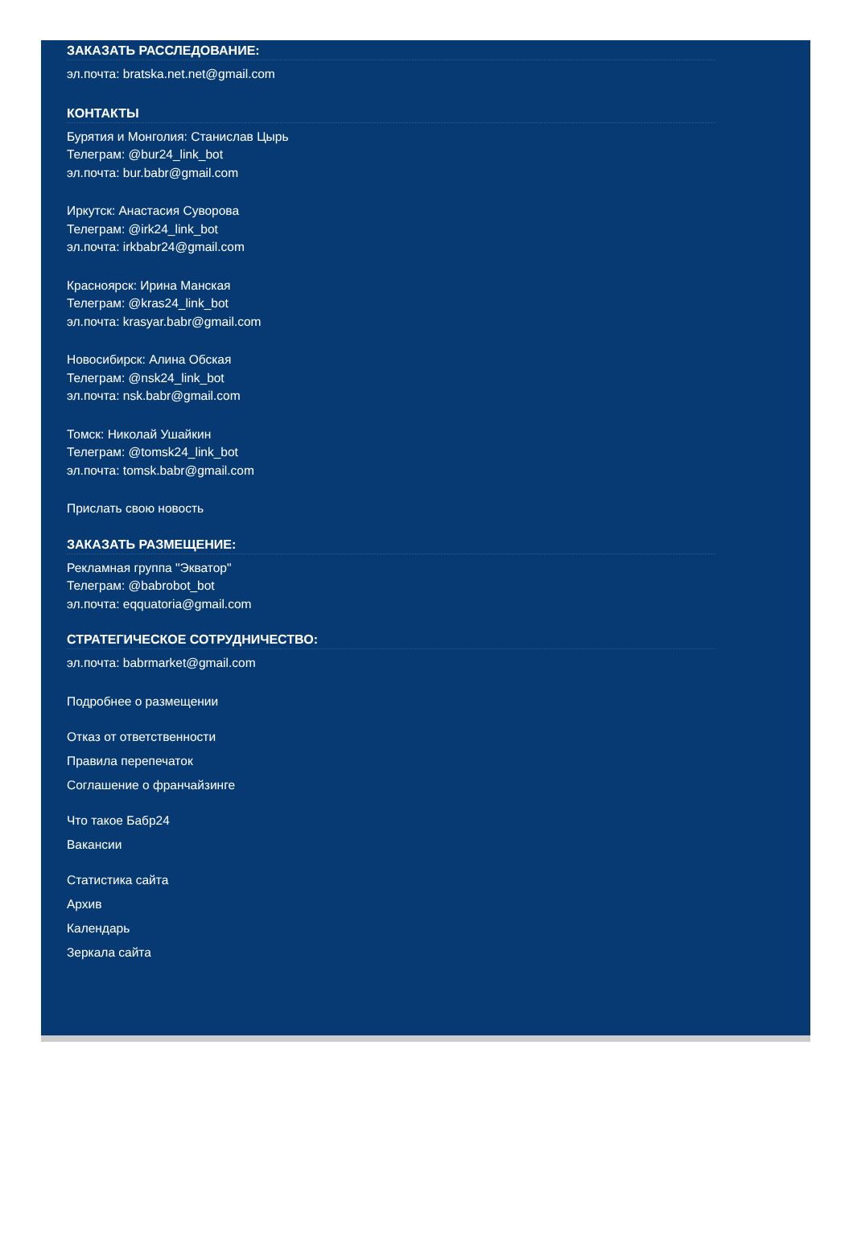ЗАКАЗАТЬ РАССЛЕДОВАНИЕ:
эл.почта: bratska.net.net@gmail.com
КОНТАКТЫ
Бурятия и Монголия: Станислав Цырь
Телеграм: @bur24_link_bot
эл.почта: bur.babr@gmail.com
Иркутск: Анастасия Суворова
Телеграм: @irk24_link_bot
эл.почта: irkbabr24@gmail.com
Красноярск: Ирина Манская
Телеграм: @kras24_link_bot
эл.почта: krasyar.babr@gmail.com
Новосибирск: Алина Обская
Телеграм: @nsk24_link_bot
эл.почта: nsk.babr@gmail.com
Томск: Николай Ушайкин
Телеграм: @tomsk24_link_bot
эл.почта: tomsk.babr@gmail.com
Прислать свою новость
ЗАКАЗАТЬ РАЗМЕЩЕНИЕ:
Рекламная группа "Экватор"
Телеграм: @babrobot_bot
эл.почта: eqquatoria@gmail.com
СТРАТЕГИЧЕСКОЕ СОТРУДНИЧЕСТВО:
эл.почта: babrmarket@gmail.com
Подробнее о размещении
Отказ от ответственности
Правила перепечаток
Соглашение о франчайзинге
Что такое Бабр24
Вакансии
Статистика сайта
Архив
Календарь
Зеркала сайта